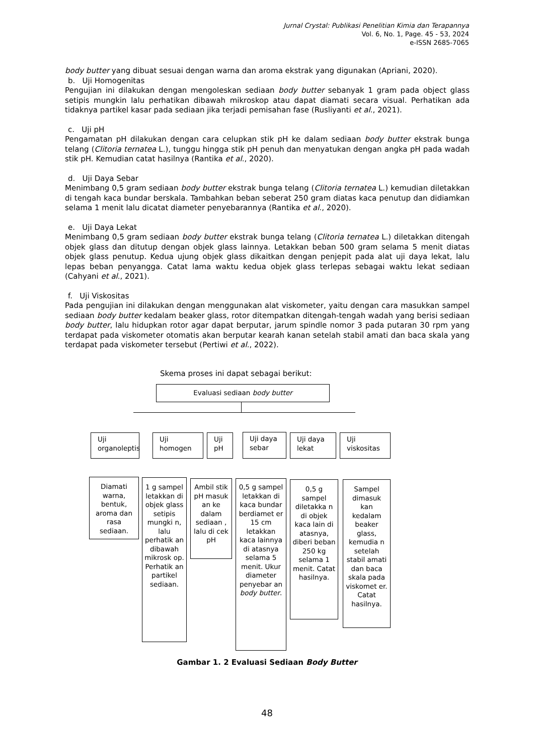Jurnal Crystal: Publikasi Penelitian Kimia dan Terapannya
Vol. 6, No. 1, Page. 45 - 53, 2024
e-ISSN 2685-7065
body butter yang dibuat sesuai dengan warna dan aroma ekstrak yang digunakan (Apriani, 2020).
b. Uji Homogenitas
Pengujian ini dilakukan dengan mengoleskan sediaan body butter sebanyak 1 gram pada object glass setipis mungkin lalu perhatikan dibawah mikroskop atau dapat diamati secara visual. Perhatikan ada tidaknya partikel kasar pada sediaan jika terjadi pemisahan fase (Rusliyanti et al., 2021).
c. Uji pH
Pengamatan pH dilakukan dengan cara celupkan stik pH ke dalam sediaan body butter ekstrak bunga telang (Clitoria ternatea L.), tunggu hingga stik pH penuh dan menyatukan dengan angka pH pada wadah stik pH. Kemudian catat hasilnya (Rantika et al., 2020).
d. Uji Daya Sebar
Menimbang 0,5 gram sediaan body butter ekstrak bunga telang (Clitoria ternatea L.) kemudian diletakkan di tengah kaca bundar berskala. Tambahkan beban seberat 250 gram diatas kaca penutup dan didiamkan selama 1 menit lalu dicatat diameter penyebarannya (Rantika et al., 2020).
e. Uji Daya Lekat
Menimbang 0,5 gram sediaan body butter ekstrak bunga telang (Clitoria ternatea L.) diletakkan ditengah objek glass dan ditutup dengan objek glass lainnya. Letakkan beban 500 gram selama 5 menit diatas objek glass penutup. Kedua ujung objek glass dikaitkan dengan penjepit pada alat uji daya lekat, lalu lepas beban penyangga. Catat lama waktu kedua objek glass terlepas sebagai waktu lekat sediaan (Cahyani et al., 2021).
f. Uji Viskositas
Pada pengujian ini dilakukan dengan menggunakan alat viskometer, yaitu dengan cara masukkan sampel sediaan body butter kedalam beaker glass, rotor ditempatkan ditengah-tengah wadah yang berisi sediaan body butter, lalu hidupkan rotor agar dapat berputar, jarum spindle nomor 3 pada putaran 30 rpm yang terdapat pada viskometer otomatis akan berputar kearah kanan setelah stabil amati dan baca skala yang terdapat pada viskometer tersebut (Pertiwi et al., 2022).
Skema proses ini dapat sebagai berikut:
Evaluasi sediaan body butter
Uji
organoleptis
Uji
homogen
Uji
pH
Uji daya
sebar
Uji daya
lekat
Uji
viskositas
Diamati warna, bentuk, aroma dan rasa sediaan.
1 g sampel letakkan di objek glass setipis mungki n, lalu perhatik an dibawah mikrosk op. Perhatik an partikel sediaan.
Ambil stik pH masuk an ke dalam sediaan , lalu di cek pH
0,5 g sampel letakkan di kaca bundar berdiamet er 15 cm letakkan kaca lainnya di atasnya selama 5 menit. Ukur diameter penyebar an body butter.
0,5 g sampel diletakka n di objek kaca lain di atasnya, diberi beban 250 kg selama 1 menit. Catat hasilnya.
Sampel dimasuk kan kedalam beaker glass, kemudia n setelah stabil amati dan baca skala pada viskomet er. Catat hasilnya.
Gambar 1. 2 Evaluasi Sediaan Body Butter
48